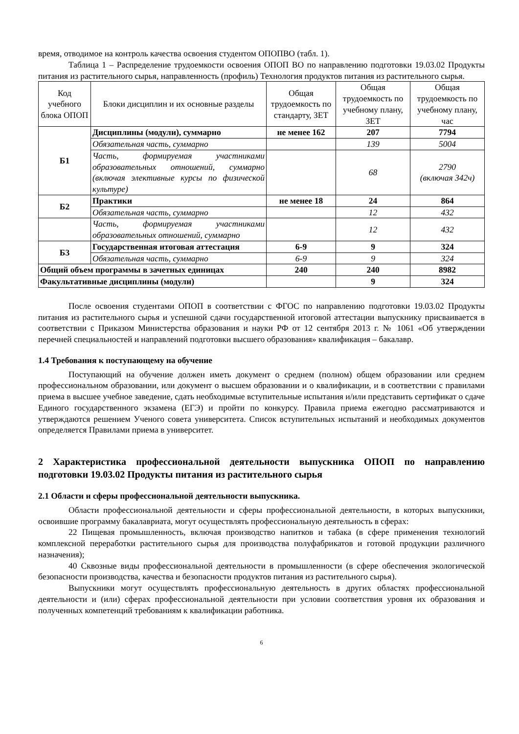время, отводимое на контроль качества освоения студентом ОПОПВО (табл. 1).
Таблица 1 – Распределение трудоемкости освоения ОПОП ВО по направлению подготовки 19.03.02 Продукты питания из растительного сырья, направленность (профиль) Технология продуктов питания из растительного сырья.
| Код учебного блока ОПОП | Блоки дисциплин и их основные разделы | Общая трудоемкость по стандарту, ЗЕТ | Общая трудоемкость по учебному плану, ЗЕТ | Общая трудоемкость по учебному плану, час |
| --- | --- | --- | --- | --- |
| Б1 | Дисциплины (модули), суммарно | не менее 162 | 207 | 7794 |
| | Обязательная часть, суммарно | | 139 | 5004 |
| | Часть, формируемая участниками образовательных отношений, суммарно (включая элективные курсы по физической культуре) | | 68 | 2790 (включая 342ч) |
| Б2 | Практики | не менее 18 | 24 | 864 |
| | Обязательная часть, суммарно | | 12 | 432 |
| | Часть, формируемая участниками образовательных отношений, суммарно | | 12 | 432 |
| Б3 | Государственная итоговая аттестация | 6-9 | 9 | 324 |
| | Обязательная часть, суммарно | 6-9 | 9 | 324 |
| Общий объем программы в зачетных единицах | | 240 | 240 | 8982 |
| Факультативные дисциплины (модули) | | | 9 | 324 |
После освоения студентами ОПОП в соответствии с ФГОС по направлению подготовки 19.03.02 Продукты питания из растительного сырья и успешной сдачи государственной итоговой аттестации выпускнику присваивается в соответствии с Приказом Министерства образования и науки РФ от 12 сентября 2013 г. № 1061 «Об утверждении перечней специальностей и направлений подготовки высшего образования» квалификация – бакалавр.
1.4 Требования к поступающему на обучение
Поступающий на обучение должен иметь документ о среднем (полном) общем образовании или среднем профессиональном образовании, или документ о высшем образовании и о квалификации, и в соответствии с правилами приема в высшее учебное заведение, сдать необходимые вступительные испытания и/или представить сертификат о сдаче Единого государственного экзамена (ЕГЭ) и пройти по конкурсу. Правила приема ежегодно рассматриваются и утверждаются решением Ученого совета университета. Список вступительных испытаний и необходимых документов определяется Правилами приема в университет.
2 Характеристика профессиональной деятельности выпускника ОПОП по направлению подготовки 19.03.02 Продукты питания из растительного сырья
2.1 Области и сферы профессиональной деятельности выпускника.
Области профессиональной деятельности и сферы профессиональной деятельности, в которых выпускники, освоившие программу бакалавриата, могут осуществлять профессиональную деятельность в сферах:
22 Пищевая промышленность, включая производство напитков и табака (в сфере применения технологий комплексной переработки растительного сырья для производства полуфабрикатов и готовой продукции различного назначения);
40 Сквозные виды профессиональной деятельности в промышленности (в сфере обеспечения экологической безопасности производства, качества и безопасности продуктов питания из растительного сырья).
Выпускники могут осуществлять профессиональную деятельность в других областях профессиональной деятельности и (или) сферах профессиональной деятельности при условии соответствия уровня их образования и полученных компетенций требованиям к квалификации работника.
6